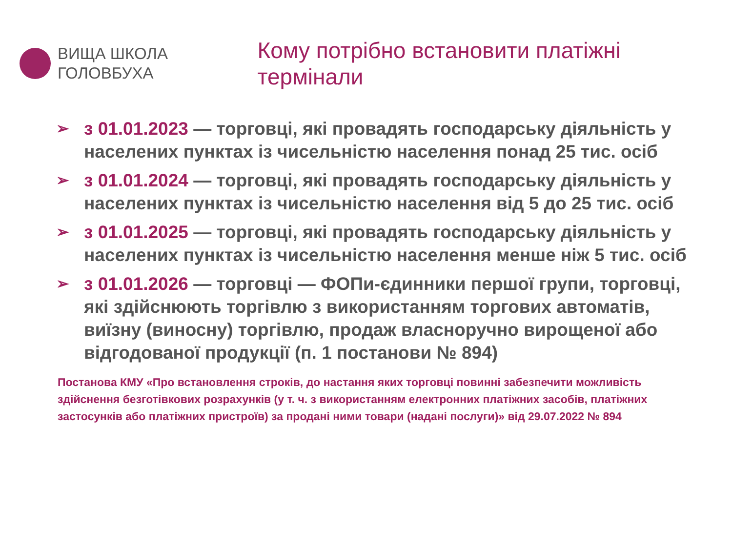ВИЩА ШКОЛА
ГОЛОВБУХА
Кому потрібно встановити платіжні термінали
➢ з 01.01.2023 — торговці, які провадять господарську діяльність у населених пунктах із чисельністю населення понад 25 тис. осіб
➢ з 01.01.2024 — торговці, які провадять господарську діяльність у населених пунктах із чисельністю населення від 5 до 25 тис. осіб
➢ з 01.01.2025 — торговці, які провадять господарську діяльність у населених пунктах із чисельністю населення менше ніж 5 тис. осіб
➢ з 01.01.2026 — торговці — ФОПи-єдинники першої групи, торговці, які здійснюють торгівлю з використанням торгових автоматів, виїзну (виносну) торгівлю, продаж власноручно вирощеної або відгодованої продукції (п. 1 постанови № 894)
Постанова КМУ «Про встановлення строків, до настання яких торговці повинні забезпечити можливість здійснення безготівкових розрахунків (у т. ч. з використанням електронних платіжних засобів, платіжних застосунків або платіжних пристроїв) за продані ними товари (надані послуги)» від 29.07.2022 № 894